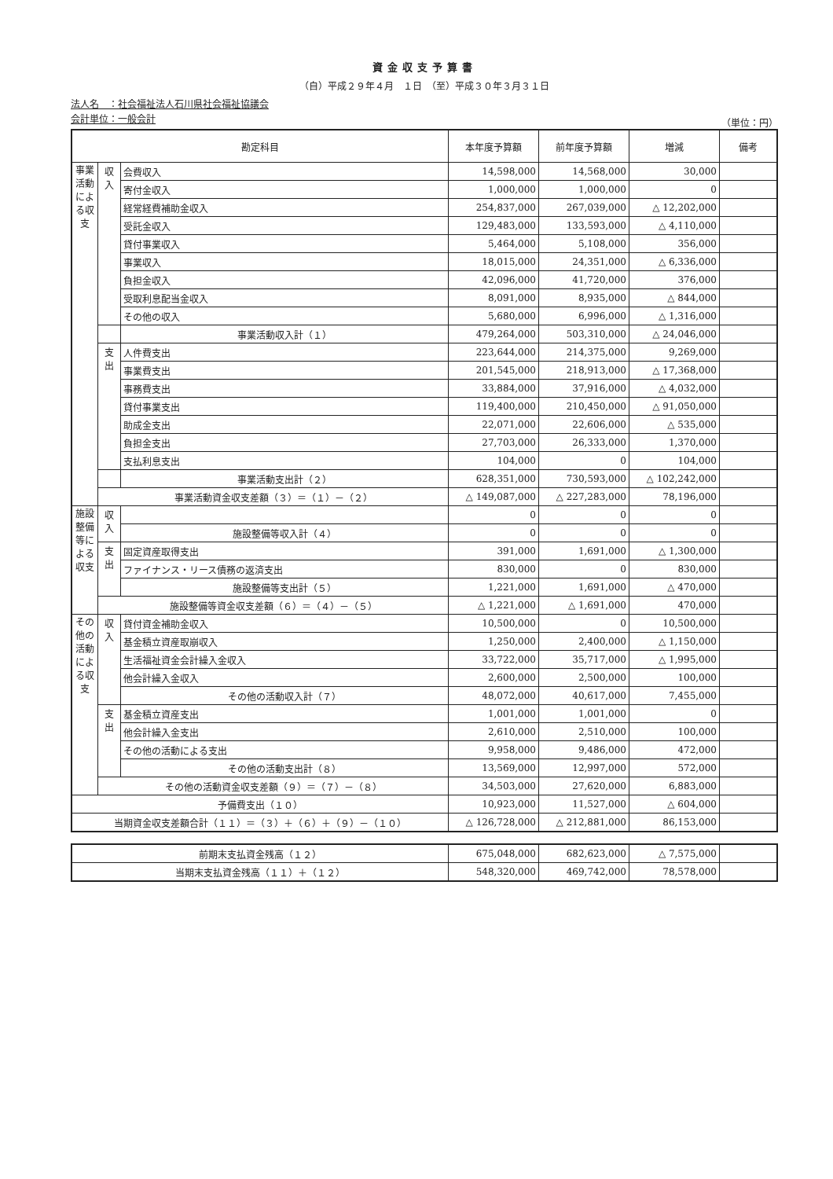資金収支予算書
（自）平成２９年４月　１日　（至）平成３０年３月３１日
法人名　：社会福祉法人石川県社会福祉協議会
会計単位：一般会計
（単位：円）
| 勘定科目 | | | 本年度予算額 | 前年度予算額 | 増減 | 備考 |
| --- | --- | --- | --- | --- | --- | --- |
| 事業活動による収支 | 収入 | 会費収入 | 14,598,000 | 14,568,000 | 30,000 | |
| | | 寄付金収入 | 1,000,000 | 1,000,000 | 0 | |
| | | 経常経費補助金収入 | 254,837,000 | 267,039,000 | △ 12,202,000 | |
| | | 受託金収入 | 129,483,000 | 133,593,000 | △ 4,110,000 | |
| | | 貸付事業収入 | 5,464,000 | 5,108,000 | 356,000 | |
| | | 事業収入 | 18,015,000 | 24,351,000 | △ 6,336,000 | |
| | | 負担金収入 | 42,096,000 | 41,720,000 | 376,000 | |
| | | 受取利息配当金収入 | 8,091,000 | 8,935,000 | △ 844,000 | |
| | | その他の収入 | 5,680,000 | 6,996,000 | △ 1,316,000 | |
| | | 事業活動収入計（１） | 479,264,000 | 503,310,000 | △ 24,046,000 | |
| | 支出 | 人件費支出 | 223,644,000 | 214,375,000 | 9,269,000 | |
| | | 事業費支出 | 201,545,000 | 218,913,000 | △ 17,368,000 | |
| | | 事務費支出 | 33,884,000 | 37,916,000 | △ 4,032,000 | |
| | | 貸付事業支出 | 119,400,000 | 210,450,000 | △ 91,050,000 | |
| | | 助成金支出 | 22,071,000 | 22,606,000 | △ 535,000 | |
| | | 負担金支出 | 27,703,000 | 26,333,000 | 1,370,000 | |
| | | 支払利息支出 | 104,000 | 0 | 104,000 | |
| | | 事業活動支出計（２） | 628,351,000 | 730,593,000 | △ 102,242,000 | |
| | 事業活動資金収支差額（３）＝（１）－（２） | | △ 149,087,000 | △ 227,283,000 | 78,196,000 | |
| 施設整備等による収支 | 収入 | | 0 | 0 | 0 | |
| | | 施設整備等収入計（４） | 0 | 0 | 0 | |
| | 支出 | 固定資産取得支出 | 391,000 | 1,691,000 | △ 1,300,000 | |
| | | ファイナンス・リース債務の返済支出 | 830,000 | 0 | 830,000 | |
| | | 施設整備等支出計（５） | 1,221,000 | 1,691,000 | △ 470,000 | |
| | 施設整備等資金収支差額（６）＝（４）－（５） | | △ 1,221,000 | △ 1,691,000 | 470,000 | |
| その他の活動による収支 | 収入 | 貸付資金補助金収入 | 10,500,000 | 0 | 10,500,000 | |
| | | 基金積立資産取崩収入 | 1,250,000 | 2,400,000 | △ 1,150,000 | |
| | | 生活福祉資金会計繰入金収入 | 33,722,000 | 35,717,000 | △ 1,995,000 | |
| | | 他会計繰入金収入 | 2,600,000 | 2,500,000 | 100,000 | |
| | | その他の活動収入計（７） | 48,072,000 | 40,617,000 | 7,455,000 | |
| | 支出 | 基金積立資産支出 | 1,001,000 | 1,001,000 | 0 | |
| | | 他会計繰入金支出 | 2,610,000 | 2,510,000 | 100,000 | |
| | | その他の活動による支出 | 9,958,000 | 9,486,000 | 472,000 | |
| | | その他の活動支出計（８） | 13,569,000 | 12,997,000 | 572,000 | |
| | その他の活動資金収支差額（９）＝（７）－（８） | | 34,503,000 | 27,620,000 | 6,883,000 | |
| 予備費支出（１０） | | | 10,923,000 | 11,527,000 | △ 604,000 | |
| 当期資金収支差額合計（１１）＝（３）＋（６）＋（９）－（１０） | | | △ 126,728,000 | △ 212,881,000 | 86,153,000 | |
| 前期末支払資金残高（１２） | 675,048,000 | 682,623,000 | △ 7,575,000 | |
| 当期末支払資金残高（１１）＋（１２） | 548,320,000 | 469,742,000 | 78,578,000 | |